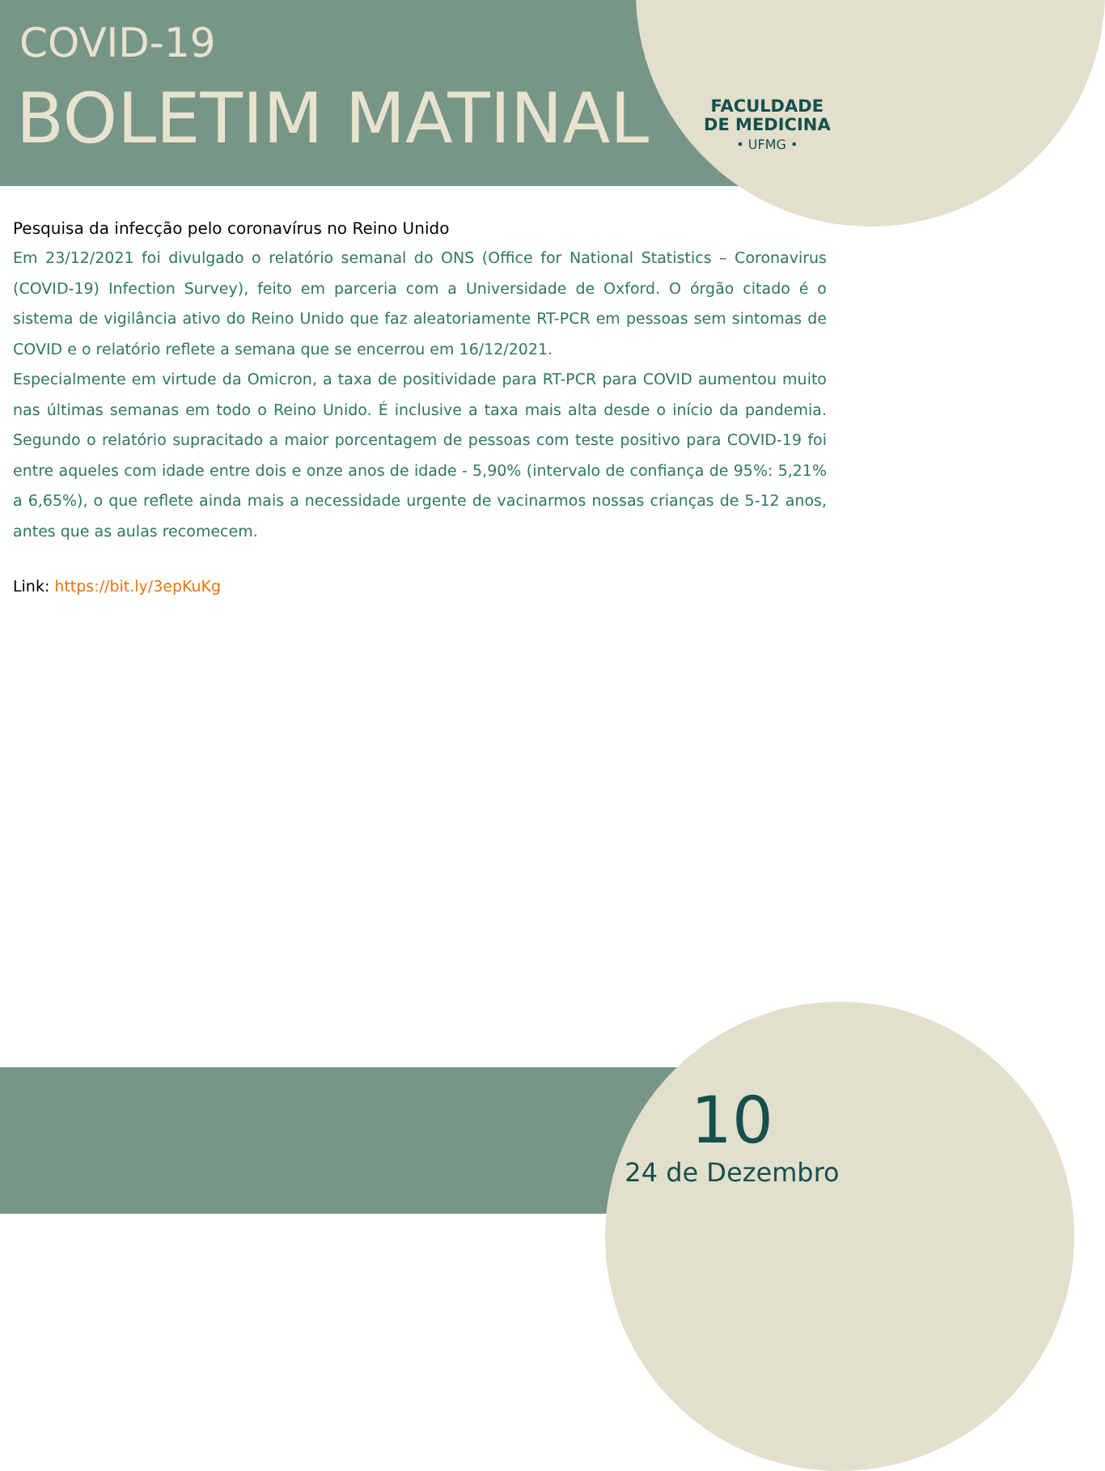COVID-19
BOLETIM MATINAL
FACULDADE
DE MEDICINA
• UFMG •
Pesquisa da infecção pelo coronavírus no Reino Unido
Em 23/12/2021 foi divulgado o relatório semanal do ONS (Office for National Statistics – Coronavirus (COVID-19) Infection Survey), feito em parceria com a Universidade de Oxford. O órgão citado é o sistema de vigilância ativo do Reino Unido que faz aleatoriamente RT-PCR em pessoas sem sintomas de COVID e o relatório reflete a semana que se encerrou em 16/12/2021.
Especialmente em virtude da Omicron, a taxa de positividade para RT-PCR para COVID aumentou muito nas últimas semanas em todo o Reino Unido. É inclusive a taxa mais alta desde o início da pandemia. Segundo o relatório supracitado a maior porcentagem de pessoas com teste positivo para COVID-19 foi entre aqueles com idade entre dois e onze anos de idade - 5,90% (intervalo de confiança de 95%: 5,21% a 6,65%), o que reflete ainda mais a necessidade urgente de vacinarmos nossas crianças de 5-12 anos, antes que as aulas recomecem.
Link: https://bit.ly/3epKuKg
10
24 de Dezembro